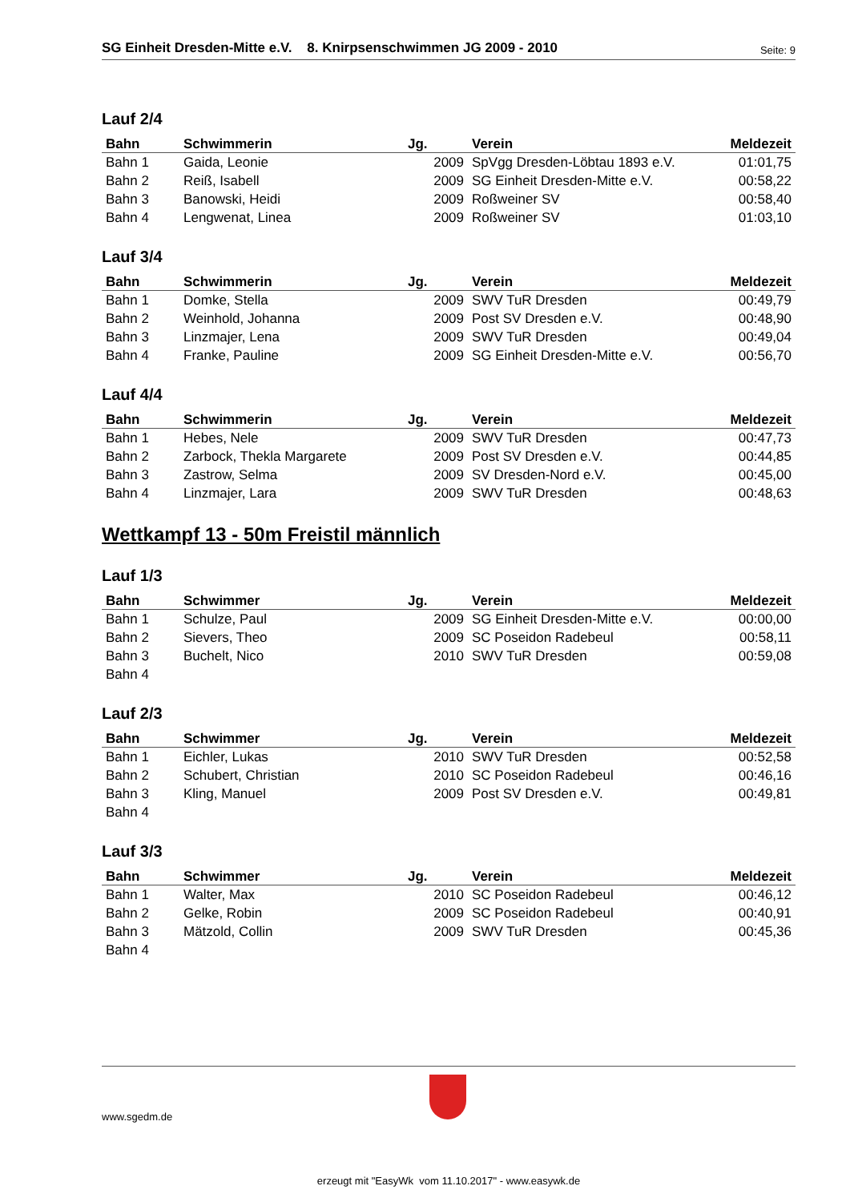SG Einheit Dresden-Mitte e.V. 8. Knirpsenschwimmen JG 2009 - 2010 Seite: 9
Lauf 2/4
| Bahn | Schwimmerin | Jg. | Verein | Meldezeit |
| --- | --- | --- | --- | --- |
| Bahn 1 | Gaida, Leonie | 2009 | SpVgg Dresden-Löbtau 1893 e.V. | 01:01,75 |
| Bahn 2 | Reiß, Isabell | 2009 | SG Einheit Dresden-Mitte e.V. | 00:58,22 |
| Bahn 3 | Banowski, Heidi | 2009 | Roßweiner SV | 00:58,40 |
| Bahn 4 | Lengwenat, Linea | 2009 | Roßweiner SV | 01:03,10 |
Lauf 3/4
| Bahn | Schwimmerin | Jg. | Verein | Meldezeit |
| --- | --- | --- | --- | --- |
| Bahn 1 | Domke, Stella | 2009 | SWV TuR Dresden | 00:49,79 |
| Bahn 2 | Weinhold, Johanna | 2009 | Post SV Dresden e.V. | 00:48,90 |
| Bahn 3 | Linzmajer, Lena | 2009 | SWV TuR Dresden | 00:49,04 |
| Bahn 4 | Franke, Pauline | 2009 | SG Einheit Dresden-Mitte e.V. | 00:56,70 |
Lauf 4/4
| Bahn | Schwimmerin | Jg. | Verein | Meldezeit |
| --- | --- | --- | --- | --- |
| Bahn 1 | Hebes, Nele | 2009 | SWV TuR Dresden | 00:47,73 |
| Bahn 2 | Zarbock, Thekla Margarete | 2009 | Post SV Dresden e.V. | 00:44,85 |
| Bahn 3 | Zastrow, Selma | 2009 | SV Dresden-Nord e.V. | 00:45,00 |
| Bahn 4 | Linzmajer, Lara | 2009 | SWV TuR Dresden | 00:48,63 |
Wettkampf 13 - 50m Freistil männlich
Lauf 1/3
| Bahn | Schwimmer | Jg. | Verein | Meldezeit |
| --- | --- | --- | --- | --- |
| Bahn 1 | Schulze, Paul | 2009 | SG Einheit Dresden-Mitte e.V. | 00:00,00 |
| Bahn 2 | Sievers, Theo | 2009 | SC Poseidon Radebeul | 00:58,11 |
| Bahn 3 | Buchelt, Nico | 2010 | SWV TuR Dresden | 00:59,08 |
| Bahn 4 | | | | |
Lauf 2/3
| Bahn | Schwimmer | Jg. | Verein | Meldezeit |
| --- | --- | --- | --- | --- |
| Bahn 1 | Eichler, Lukas | 2010 | SWV TuR Dresden | 00:52,58 |
| Bahn 2 | Schubert, Christian | 2010 | SC Poseidon Radebeul | 00:46,16 |
| Bahn 3 | Kling, Manuel | 2009 | Post SV Dresden e.V. | 00:49,81 |
| Bahn 4 | | | | |
Lauf 3/3
| Bahn | Schwimmer | Jg. | Verein | Meldezeit |
| --- | --- | --- | --- | --- |
| Bahn 1 | Walter, Max | 2010 | SC Poseidon Radebeul | 00:46,12 |
| Bahn 2 | Gelke, Robin | 2009 | SC Poseidon Radebeul | 00:40,91 |
| Bahn 3 | Mätzold, Collin | 2009 | SWV TuR Dresden | 00:45,36 |
| Bahn 4 | | | | |
www.sgedm.de
erzeugt mit "EasyWk vom 11.10.2017" - www.easywk.de